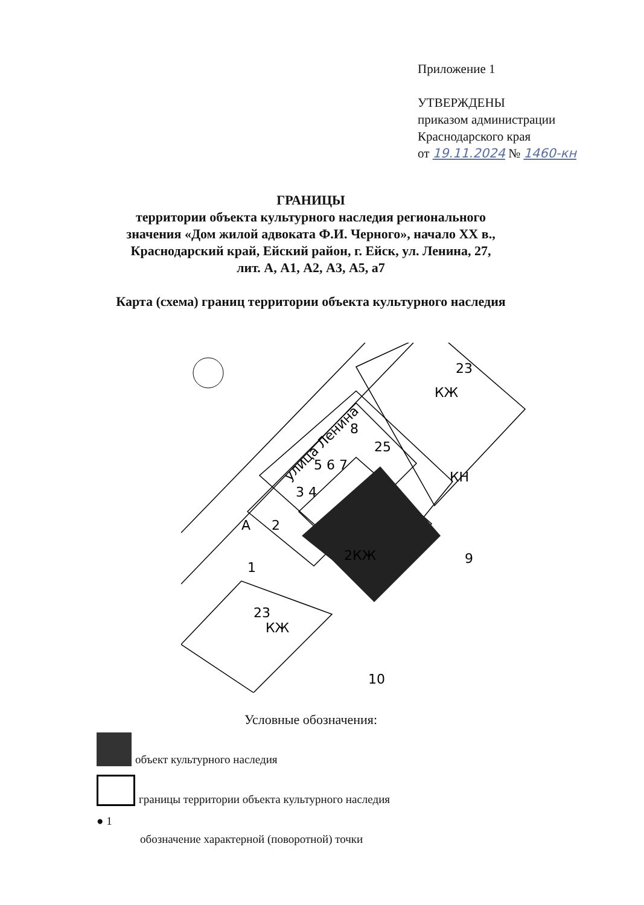Приложение 1
УТВЕРЖДЕНЫ
приказом администрации
Краснодарского края
от 19.11.2024 № 1460-кн
ГРАНИЦЫ
территории объекта культурного наследия регионального
значения «Дом жилой адвоката Ф.И. Черного», начало XX в.,
Краснодарский край, Ейский район, г. Ейск, ул. Ленина, 27,
лит. А, А1, А2, А3, А5, а7
Карта (схема) границ территории объекта культурного наследия
улица Ленина
2КЖ
КЖ
КЖ
А
1
2
3 4
5 6 7
8
9
10
23
23
25
КН
Условные обозначения:
объект культурного наследия
границы территории объекта культурного наследия
● 1
обозначение характерной (поворотной) точки